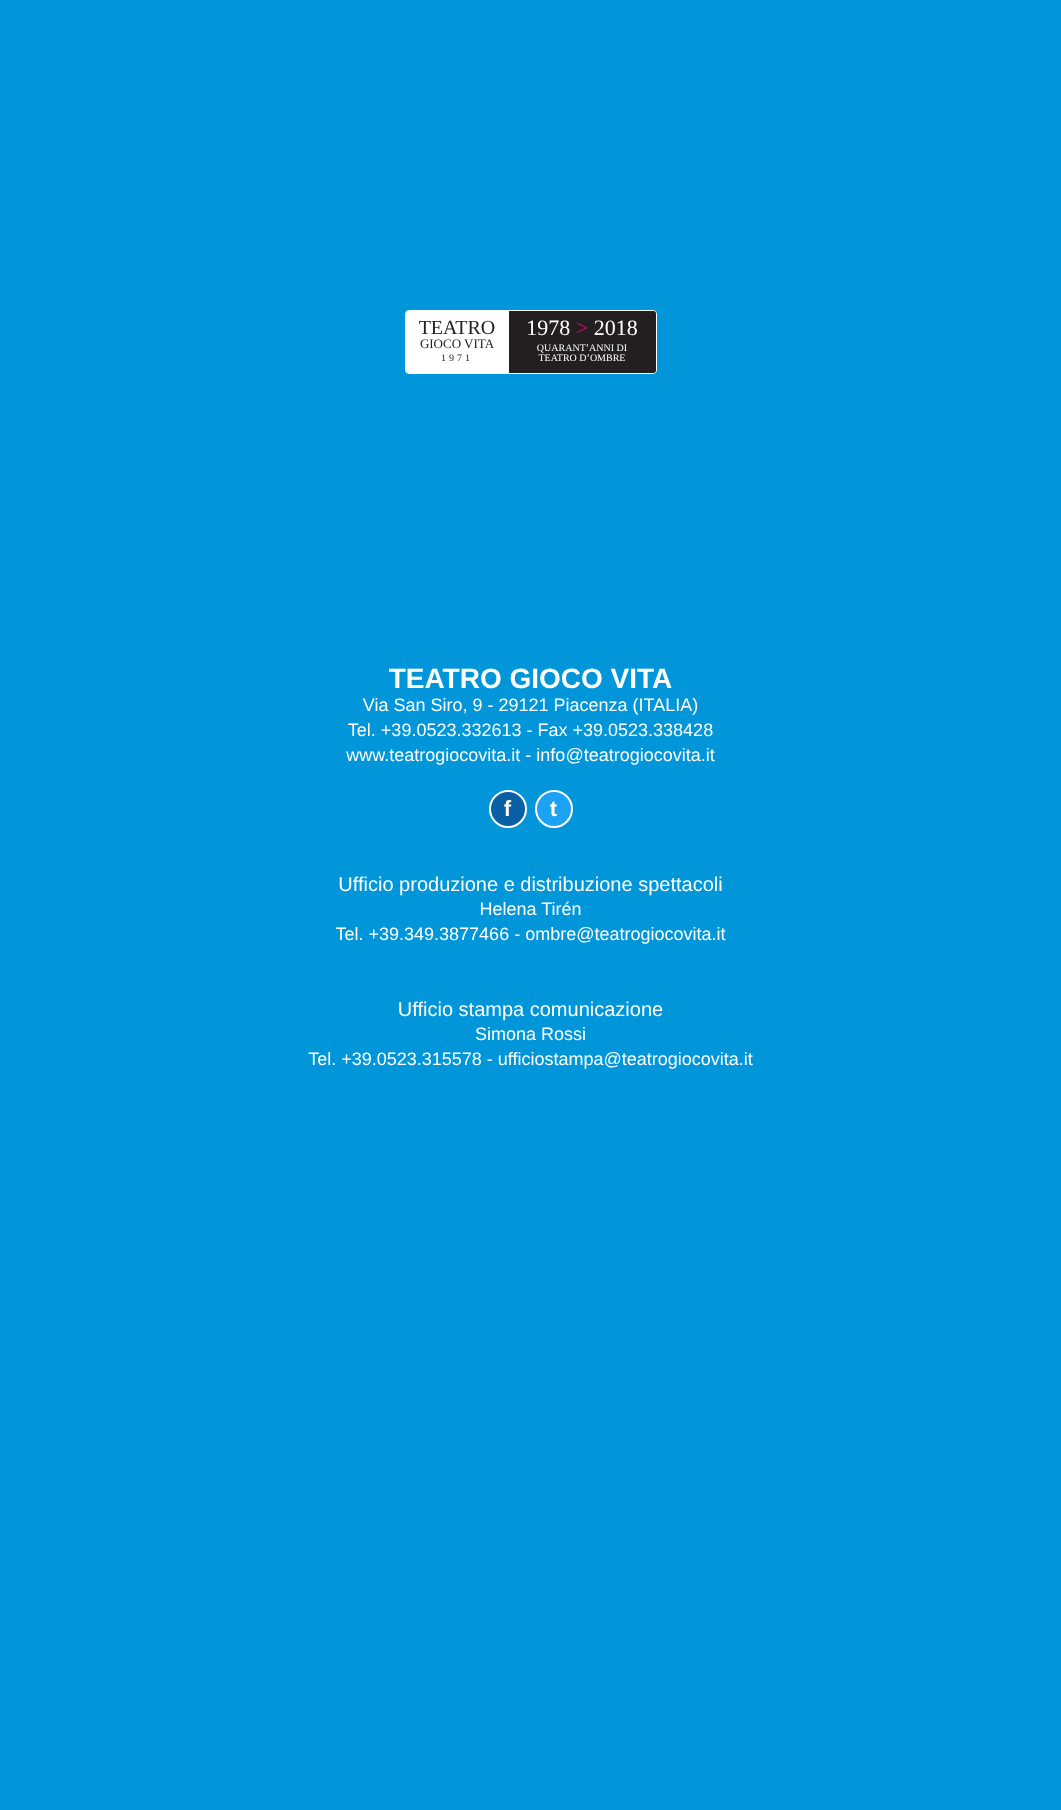TEATRO
GIOCO VITA
1971
1978 > 2018
QUARANT’ANNI DI
TEATRO D’OMBRE
TEATRO GIOCO VITA
Via San Siro, 9 - 29121 Piacenza (ITALIA)
Tel. +39.0523.332613 - Fax +39.0523.338428
www.teatrogiocovita.it - info@teatrogiocovita.it
f t
Ufficio produzione e distribuzione spettacoli
Helena Tirén
Tel. +39.349.3877466 - ombre@teatrogiocovita.it
Ufficio stampa comunicazione
Simona Rossi
Tel. +39.0523.315578 - ufficiostampa@teatrogiocovita.it